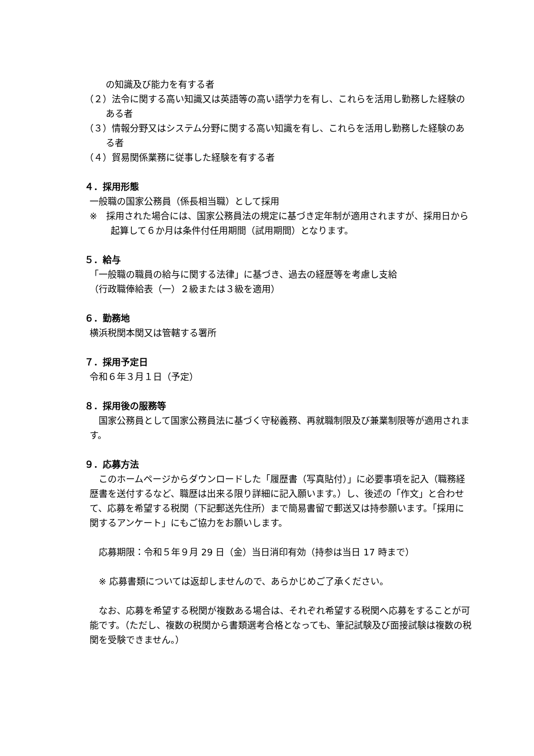の知識及び能力を有する者
（２）法令に関する高い知識又は英語等の高い語学力を有し、これらを活用し勤務した経験のある者
（３）情報分野又はシステム分野に関する高い知識を有し、これらを活用し勤務した経験のある者
（４）貿易関係業務に従事した経験を有する者
４．採用形態
一般職の国家公務員（係長相当職）として採用
※　採用された場合には、国家公務員法の規定に基づき定年制が適用されますが、採用日から起算して６か月は条件付任用期間（試用期間）となります。
５．給与
「一般職の職員の給与に関する法律」に基づき、過去の経歴等を考慮し支給
（行政職俸給表（一）２級または３級を適用）
６．勤務地
横浜税関本関又は管轄する署所
７．採用予定日
令和６年３月１日（予定）
８．採用後の服務等
　国家公務員として国家公務員法に基づく守秘義務、再就職制限及び兼業制限等が適用されます。
９．応募方法
　このホームページからダウンロードした「履歴書（写真貼付）」に必要事項を記入（職務経歴書を送付するなど、職歴は出来る限り詳細に記入願います。）し、後述の「作文」と合わせて、応募を希望する税関（下記郵送先住所）まで簡易書留で郵送又は持参願います。「採用に関するアンケート」にもご協力をお願いします。
　応募期限：令和５年９月 29 日（金）当日消印有効（持参は当日 17 時まで）
　※ 応募書類については返却しませんので、あらかじめご了承ください。
　なお、応募を希望する税関が複数ある場合は、それぞれ希望する税関へ応募をすることが可能です。（ただし、複数の税関から書類選考合格となっても、筆記試験及び面接試験は複数の税関を受験できません。）